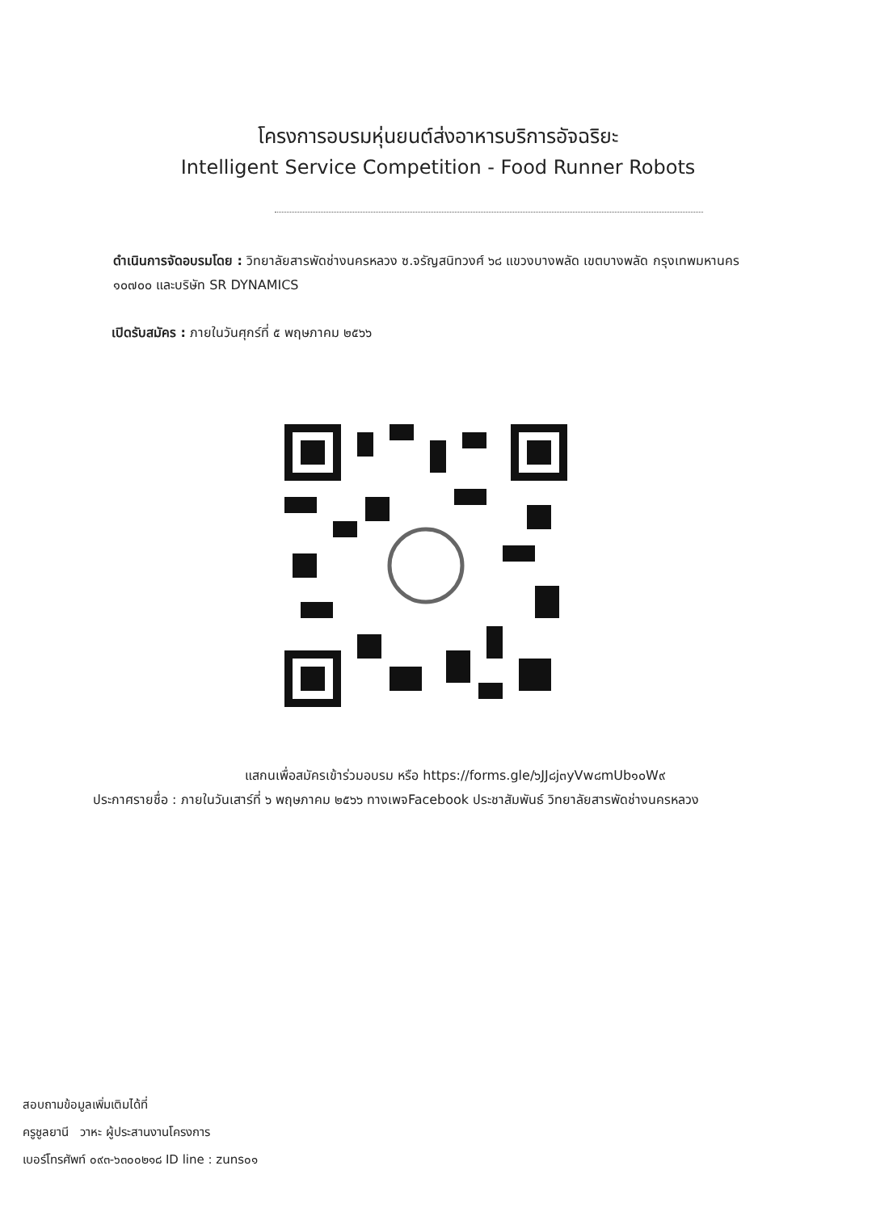โครงการอบรมหุ่นยนต์ส่งอาหารบริการอัจฉริยะ
Intelligent Service Competition - Food Runner Robots
ดำเนินการจัดอบรมโดย : วิทยาลัยสารพัดช่างนครหลวง ซ.จรัญสนิทวงศ์ ๖๘ แขวงบางพลัด เขตบางพลัด กรุงเทพมหานคร ๑๐๗๐๐ และบริษัท SR DYNAMICS
เปิดรับสมัคร : ภายในวันศุกร์ที่ ๕ พฤษภาคม ๒๕๖๖
แสกนเพื่อสมัครเข้าร่วมอบรม หรือ https://forms.gle/๖JJ๘j๓yVw๘mUb๑๐W๙
ประกาศรายชื่อ : ภายในวันเสาร์ที่ ๖ พฤษภาคม ๒๕๖๖ ทางเพจFacebook ประชาสัมพันธ์ วิทยาลัยสารพัดช่างนครหลวง
สอบถามข้อมูลเพิ่มเติมได้ที่
ครูชูลยานี วาหะ ผู้ประสานงานโครงการ
เบอร์โทรศัพท์ ๐๙๓-๖๓๐๐๒๑๘ ID line : zuns๐๑